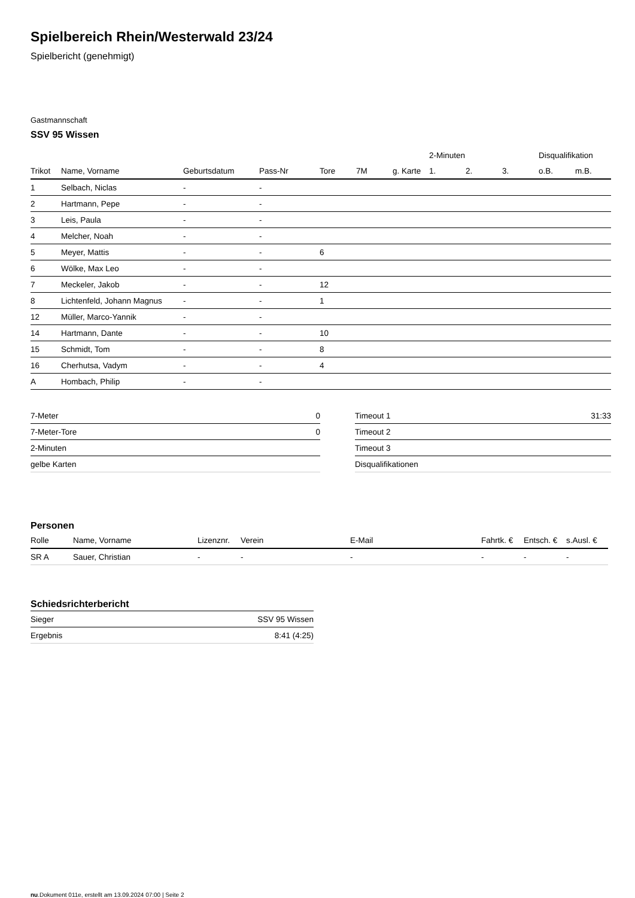Spielbereich Rhein/Westerwald 23/24
Spielbericht (genehmigt)
Gastmannschaft
SSV 95 Wissen
| | | | | | | | 2-Minuten | | | Disqualifikation | |
| --- | --- | --- | --- | --- | --- | --- | --- | --- | --- | --- | --- |
| Trikot | Name, Vorname | Geburtsdatum | Pass-Nr | Tore | 7M | g. Karte | 1. | 2. | 3. | o.B. | m.B. |
| 1 | Selbach, Niclas | - | - | | | | | | | | |
| 2 | Hartmann, Pepe | - | - | | | | | | | | |
| 3 | Leis, Paula | - | - | | | | | | | | |
| 4 | Melcher, Noah | - | - | | | | | | | | |
| 5 | Meyer, Mattis | - | - | 6 | | | | | | | |
| 6 | Wölke, Max Leo | - | - | | | | | | | | |
| 7 | Meckeler, Jakob | - | - | 12 | | | | | | | |
| 8 | Lichtenfeld, Johann Magnus | - | - | 1 | | | | | | | |
| 12 | Müller, Marco-Yannik | - | - | | | | | | | | |
| 14 | Hartmann, Dante | - | - | 10 | | | | | | | |
| 15 | Schmidt, Tom | - | - | 8 | | | | | | | |
| 16 | Cherhutsa, Vadym | - | - | 4 | | | | | | | |
| A | Hombach, Philip | - | - | | | | | | | | |
| 7-Meter | 0 |
| 7-Meter-Tore | 0 |
| 2-Minuten | |
| gelbe Karten | |
| Timeout 1 | 31:33 |
| Timeout 2 | |
| Timeout 3 | |
| Disqualifikationen | |
Personen
| Rolle | Name, Vorname | Lizenznr. | Verein | E-Mail | Fahrtk. € | Entsch. € | s.Ausl. € |
| --- | --- | --- | --- | --- | --- | --- | --- |
| SR A | Sauer, Christian | - | - | - | - | - | - |
Schiedsrichterbericht
| Sieger | SSV 95 Wissen |
| Ergebnis | 8:41 (4:25) |
nu.Dokument 011e, erstellt am 13.09.2024 07:00 | Seite 2